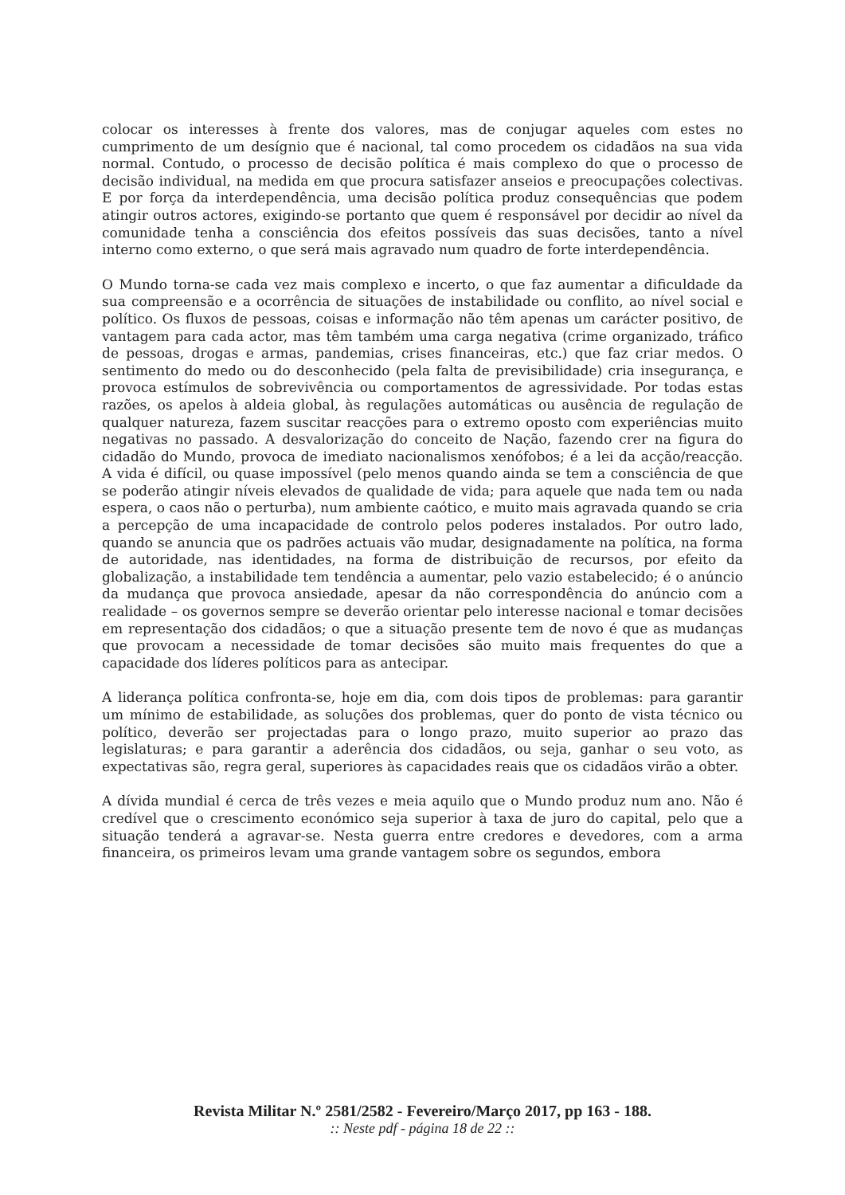colocar os interesses à frente dos valores, mas de conjugar aqueles com estes no cumprimento de um desígnio que é nacional, tal como procedem os cidadãos na sua vida normal. Contudo, o processo de decisão política é mais complexo do que o processo de decisão individual, na medida em que procura satisfazer anseios e preocupações colectivas. E por força da interdependência, uma decisão política produz consequências que podem atingir outros actores, exigindo-se portanto que quem é responsável por decidir ao nível da comunidade tenha a consciência dos efeitos possíveis das suas decisões, tanto a nível interno como externo, o que será mais agravado num quadro de forte interdependência.
O Mundo torna-se cada vez mais complexo e incerto, o que faz aumentar a dificuldade da sua compreensão e a ocorrência de situações de instabilidade ou conflito, ao nível social e político. Os fluxos de pessoas, coisas e informação não têm apenas um carácter positivo, de vantagem para cada actor, mas têm também uma carga negativa (crime organizado, tráfico de pessoas, drogas e armas, pandemias, crises financeiras, etc.) que faz criar medos. O sentimento do medo ou do desconhecido (pela falta de previsibilidade) cria insegurança, e provoca estímulos de sobrevivência ou comportamentos de agressividade. Por todas estas razões, os apelos à aldeia global, às regulações automáticas ou ausência de regulação de qualquer natureza, fazem suscitar reacções para o extremo oposto com experiências muito negativas no passado. A desvalorização do conceito de Nação, fazendo crer na figura do cidadão do Mundo, provoca de imediato nacionalismos xenófobos; é a lei da acção/reacção. A vida é difícil, ou quase impossível (pelo menos quando ainda se tem a consciência de que se poderão atingir níveis elevados de qualidade de vida; para aquele que nada tem ou nada espera, o caos não o perturba), num ambiente caótico, e muito mais agravada quando se cria a percepção de uma incapacidade de controlo pelos poderes instalados. Por outro lado, quando se anuncia que os padrões actuais vão mudar, designadamente na política, na forma de autoridade, nas identidades, na forma de distribuição de recursos, por efeito da globalização, a instabilidade tem tendência a aumentar, pelo vazio estabelecido; é o anúncio da mudança que provoca ansiedade, apesar da não correspondência do anúncio com a realidade – os governos sempre se deverão orientar pelo interesse nacional e tomar decisões em representação dos cidadãos; o que a situação presente tem de novo é que as mudanças que provocam a necessidade de tomar decisões são muito mais frequentes do que a capacidade dos líderes políticos para as antecipar.
A liderança política confronta-se, hoje em dia, com dois tipos de problemas: para garantir um mínimo de estabilidade, as soluções dos problemas, quer do ponto de vista técnico ou político, deverão ser projectadas para o longo prazo, muito superior ao prazo das legislaturas; e para garantir a aderência dos cidadãos, ou seja, ganhar o seu voto, as expectativas são, regra geral, superiores às capacidades reais que os cidadãos virão a obter.
A dívida mundial é cerca de três vezes e meia aquilo que o Mundo produz num ano. Não é credível que o crescimento económico seja superior à taxa de juro do capital, pelo que a situação tenderá a agravar-se. Nesta guerra entre credores e devedores, com a arma financeira, os primeiros levam uma grande vantagem sobre os segundos, embora
Revista Militar N.º 2581/2582 - Fevereiro/Março 2017, pp 163 - 188.
:: Neste pdf - página 18 de 22 ::